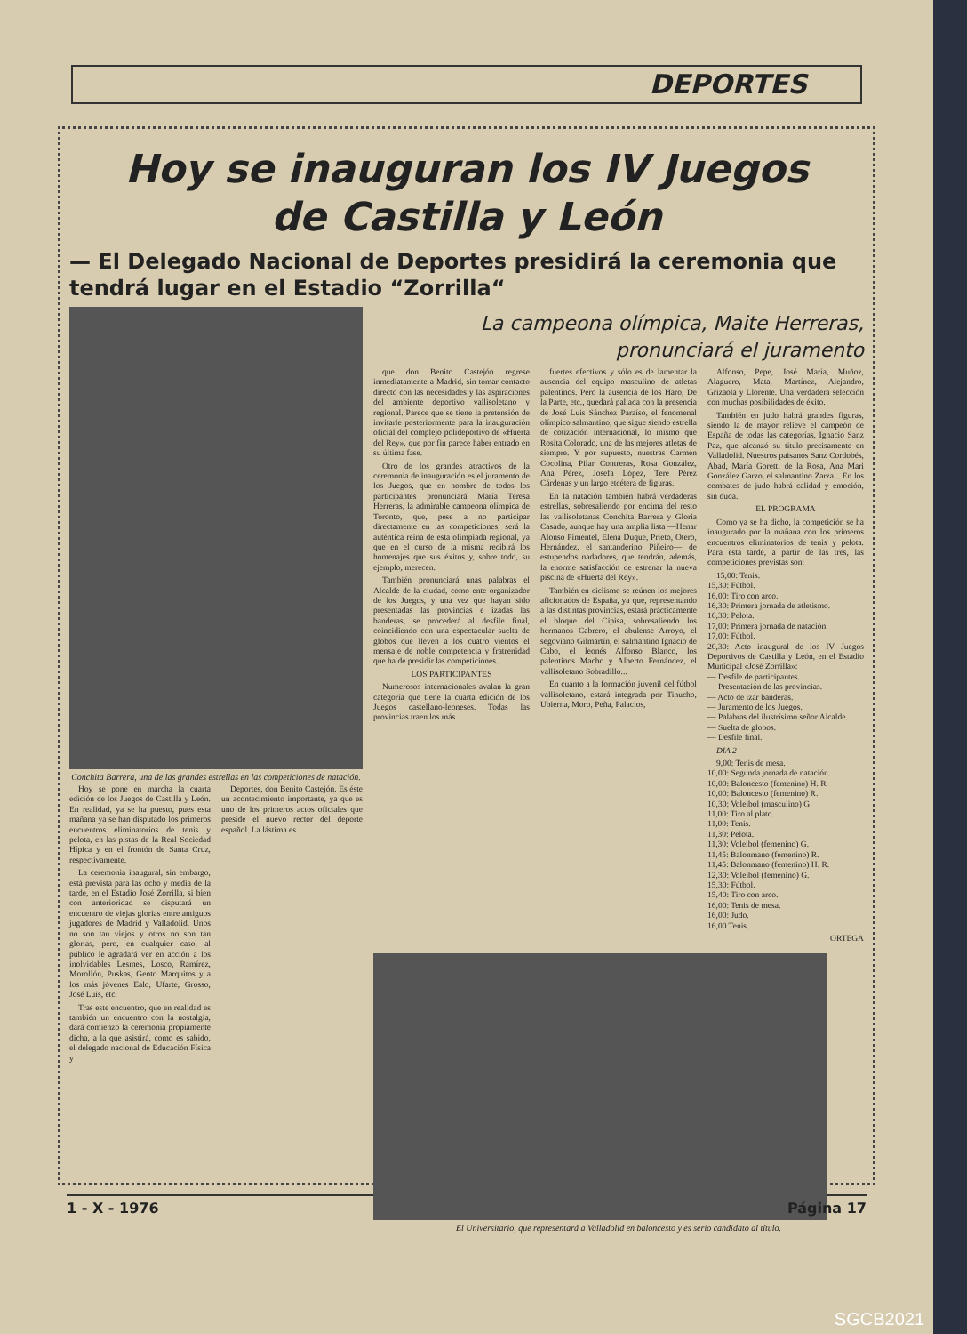DEPORTES
Hoy se inauguran los IV Juegos
de Castilla y León
— El Delegado Nacional de Deportes presidirá la ceremonia que tendrá lugar en el Estadio “Zorrilla“
Conchita Barrera, una de las grandes estrellas en las competiciones de natación.
Hoy se pone en marcha la cuarta edición de los Juegos de Castilla y León. En realidad, ya se ha puesto, pues esta mañana ya se han disputado los primeros encuentros eliminatorios de tenis y pelota, en las pistas de la Real Sociedad Hípica y en el frontón de Santa Cruz, respectivamente.
La ceremonia inaugural, sin embargo, está prevista para las ocho y media de la tarde, en el Estadio José Zorrilla, si bien con anterioridad se disputará un encuentro de viejas glorias entre antiguos jugadores de Madrid y Valladolid. Unos no son tan viejos y otros no son tan glorias, pero, en cualquier caso, al público le agradará ver en acción a los inolvidables Lesmes, Losco, Ramírez, Morollón, Puskas, Gento Marquitos y a los más jóvenes Ealo, Ufarte, Grosso, José Luis, etc.
Tras este encuentro, que en realidad es también un encuentro con la nostalgia, dará comienzo la ceremonia propiamente dicha, a la que asistirá, como es sabido, el delegado nacional de Educación Física y
Deportes, don Benito Castejón. Es éste un acontecimiento importante, ya que es uno de los primeros actos oficiales que preside el nuevo rector del deporte español. La lástima es
La campeona olímpica, Maite Herreras,
pronunciará el juramento
que don Benito Castejón regrese inmediatamente a Madrid, sin tomar contacto directo con las necesidades y las aspiraciones del ambiente deportivo vallisoletano y regional. Parece que se tiene la pretensión de invitarle posteriormente para la inauguración oficial del complejo polideportivo de «Huerta del Rey», que por fin parece haber entrado en su última fase.
Otro de los grandes atractivos de la ceremonia de inauguración es el juramento de los Juegos, que en nombre de todos los participantes pronunciará María Teresa Herreras, la admirable campeona olímpica de Toronto, que, pese a no participar directamente en las competiciones, será la auténtica reina de esta olimpiada regional, ya que en el curso de la misma recibirá los homenajes que sus éxitos y, sobre todo, su ejemplo, merecen.
También pronunciará unas palabras el Alcalde de la ciudad, como ente organizador de los Juegos, y una vez que hayan sido presentadas las provincias e izadas las banderas, se procederá al desfile final, coincidiendo con una espectacular suelta de globos que lleven a los cuatro vientos el mensaje de noble competencia y fratrenidad que ha de presidir las competiciones.
LOS PARTICIPANTES
Numerosos internacionales avalan la gran categoría que tiene la cuarta edición de los Juegos castellano-leoneses. Todas las provincias traen los más
fuertes efectivos y sólo es de lamentar la ausencia del equipo masculino de atletas palentinos. Pero la ausencia de los Haro, De la Parte, etc., quedará paliada con la presencia de José Luis Sánchez Paraíso, el fenomenal olímpico salmantino, que sigue siendo estrella de cotización internacional, lo mismo que Rosita Colorado, una de las mejores atletas de siempre. Y por supuesto, nuestras Carmen Cocolina, Pilar Contreras, Rosa González, Ana Pérez, Josefa López, Tere Pérez Cárdenas y un largo etcétera de figuras.
En la natación también habrá verdaderas estrellas, sobresaliendo por encima del resto las vallisoletanas Conchita Barrera y Gloria Casado, aunque hay una amplia lista —Henar Alonso Pimentel, Elena Duque, Prieto, Otero, Hernández, el santanderino Piñeiro— de estupendos nadadores, que tendrán, además, la enorme satisfacción de estrenar la nueva piscina de «Huerta del Rey».
También en ciclismo se reúnen los mejores aficionados de España, ya que, representando a las distintas provincias, estará prácticamente el bloque del Cipisa, sobresaliendo los hermanos Cabrero, el abulense Arroyo, el segoviano Gilmartín, el salmantino Ignacio de Cabo, el leonés Alfonso Blanco, los palentinos Macho y Alberto Fernández, el vallisoletano Sobradillo...
En cuanto a la formación juvenil del fútbol vallisoletano, estará integrada por Tinucho, Ubierna, Moro, Peña, Palacios,
Alfonso, Pepe, José María, Muñoz, Alaguero, Mata, Martínez, Alejandro, Grizaola y Llorente. Una verdadera selección con muchas posibilidades de éxito.
También en judo habrá grandes figuras, siendo la de mayor relieve el campeón de España de todas las categorías, Ignacio Sanz Paz, que alcanzó su título precisamente en Valladolid. Nuestros paisanos Sanz Cordobés, Abad, María Goretti de la Rosa, Ana Mari González Garzo, el salmantino Zarza... En los combates de judo habrá calidad y emoción, sin duda.
EL PROGRAMA
Como ya se ha dicho, la competición se ha inaugurado por la mañana con los primeros encuentros eliminatorios de tenis y pelota. Para esta tarde, a partir de las tres, las competiciones previstas son:
15,00: Tenis.
15,30: Fútbol.
16,00: Tiro con arco.
16,30: Primera jornada de atletismo.
16,30: Pelota.
17,00: Primera jornada de natación.
17,00: Fútbol.
20,30: Acto inaugural de los IV Juegos Deportivos de Castilla y León, en el Estadio Municipal «José Zorrilla»:
— Desfile de participantes.
— Presentación de las provincias.
— Acto de izar banderas.
— Juramento de los Juegos.
— Palabras del ilustrísimo señor Alcalde.
— Suelta de globos.
— Desfile final.
DIA 2
9,00: Tenis de mesa.
10,00: Segunda jornada de natación.
10,00: Baloncesto (femenino) H. R.
10,00: Baloncesto (femenino) R.
10,30: Voleibol (masculino) G.
11,00: Tiro al plato.
11,00: Tenis.
11,30: Pelota.
11,30: Voleibol (femenino) G.
11,45: Balonmano (femenino) R.
11,45: Balonmano (femenino) H. R.
12,30: Voleibol (femenino) G.
15,30: Fútbol.
15,40: Tiro con arco.
16,00: Tenis de mesa.
16,00: Judo.
16,00 Tenis.
ORTEGA
El Universitario, que representará a Valladolid en baloncesto y es serio candidato al título.
1 - X - 1976 Página 17
SGCB2021